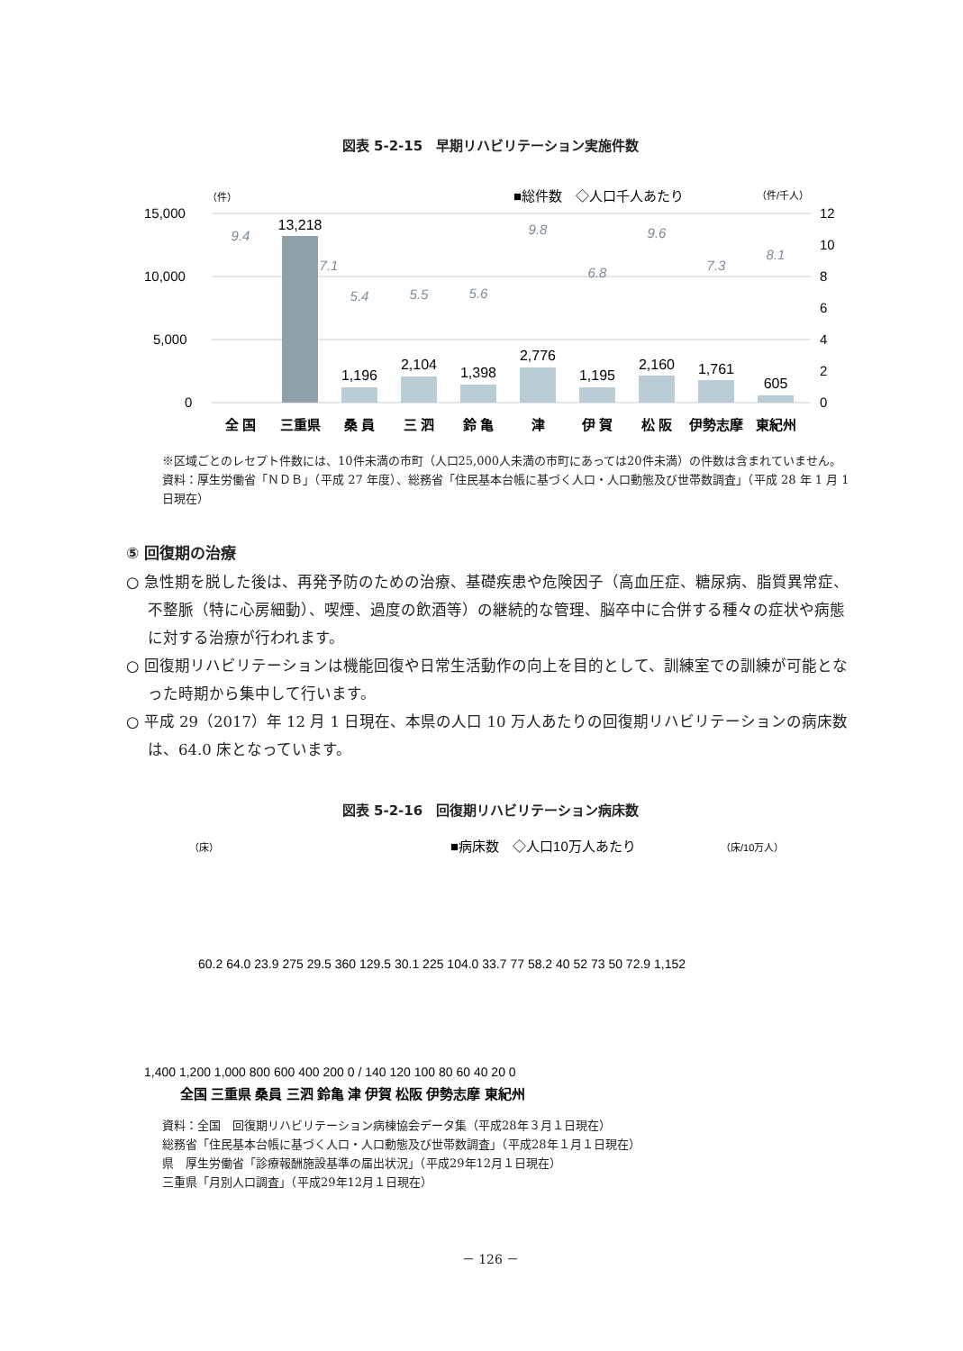図表 5-2-15　早期リハビリテーション実施件数
（件）
■総件数　◇人口千人あたり
（件/千人）
15,000
10,000
5,000
0
12
10
8
6
4
2
0
13,218
1,196
2,104
1,398
2,776
1,195
2,160
1,761
605
9.4
7.1
5.4
5.5
5.6
9.8
6.8
9.6
7.3
8.1
全 国
三重県
桑 員
三 泗
鈴 亀
津
伊 賀
松 阪
伊勢志摩
東紀州
※区域ごとのレセプト件数には、10件未満の市町（人口25,000人未満の市町にあっては20件未満）の件数は含まれていません。
資料：厚生労働省「ＮＤＢ」（平成 27 年度）、総務省「住民基本台帳に基づく人口・人口動態及び世帯数調査」（平成 28 年 1 月 1 日現在）
⑤ 回復期の治療
○ 急性期を脱した後は、再発予防のための治療、基礎疾患や危険因子（高血圧症、糖尿病、脂質異常症、不整脈（特に心房細動）、喫煙、過度の飲酒等）の継続的な管理、脳卒中に合併する種々の症状や病態に対する治療が行われます。
○ 回復期リハビリテーションは機能回復や日常生活動作の向上を目的として、訓練室での訓練が可能となった時期から集中して行います。
○ 平成 29（2017）年 12 月 1 日現在、本県の人口 10 万人あたりの回復期リハビリテーションの病床数は、64.0 床となっています。
図表 5-2-16　回復期リハビリテーション病床数
（床）
■病床数　◇人口10万人あたり
（床/10万人）
60.2 64.0 23.9 275 29.5 360 129.5 30.1 225 104.0 33.7 77 58.2 40 52 73 50 72.9 1,152
1,400 1,200 1,000 800 600 400 200 0 / 140 120 100 80 60 40 20 0
全国 三重県 桑員 三泗 鈴亀 津 伊賀 松阪 伊勢志摩 東紀州
資料：全国　回復期リハビリテーション病棟協会データ集（平成28年３月１日現在）
総務省「住民基本台帳に基づく人口・人口動態及び世帯数調査」（平成28年１月１日現在）
県　厚生労働省「診療報酬施設基準の届出状況」（平成29年12月１日現在）
三重県「月別人口調査」（平成29年12月１日現在）
－ 126 －